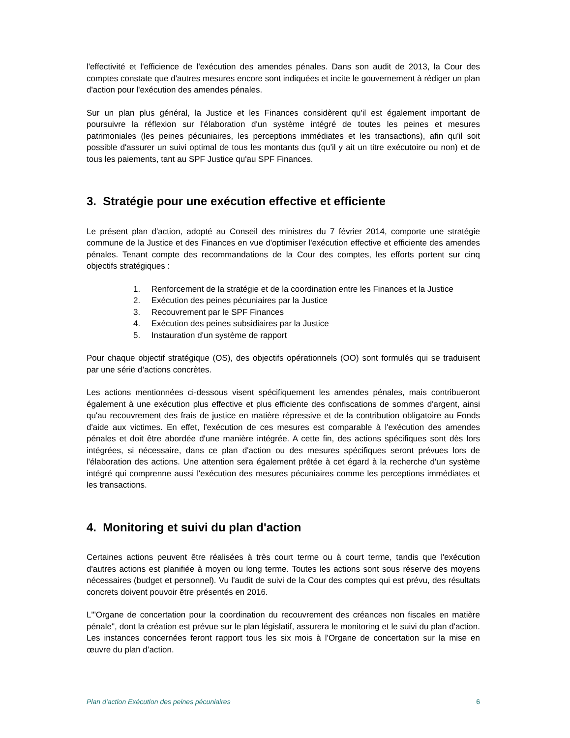l'effectivité et l'efficience de l'exécution des amendes pénales. Dans son audit de 2013, la Cour des comptes constate que d'autres mesures encore sont indiquées et incite le gouvernement à rédiger un plan d'action pour l'exécution des amendes pénales.
Sur un plan plus général, la Justice et les Finances considèrent qu'il est également important de poursuivre la réflexion sur l'élaboration d'un système intégré de toutes les peines et mesures patrimoniales (les peines pécuniaires, les perceptions immédiates et les transactions), afin qu'il soit possible d'assurer un suivi optimal de tous les montants dus (qu'il y ait un titre exécutoire ou non) et de tous les paiements, tant au SPF Justice qu'au SPF Finances.
3. Stratégie pour une exécution effective et efficiente
Le présent plan d'action, adopté au Conseil des ministres du 7 février 2014, comporte une stratégie commune de la Justice et des Finances en vue d'optimiser l'exécution effective et efficiente des amendes pénales. Tenant compte des recommandations de la Cour des comptes, les efforts portent sur cinq objectifs stratégiques :
1. Renforcement de la stratégie et de la coordination entre les Finances et la Justice
2. Exécution des peines pécuniaires par la Justice
3. Recouvrement par le SPF Finances
4. Exécution des peines subsidiaires par la Justice
5. Instauration d'un système de rapport
Pour chaque objectif stratégique (OS), des objectifs opérationnels (OO) sont formulés qui se traduisent par une série d’actions concrètes.
Les actions mentionnées ci-dessous visent spécifiquement les amendes pénales, mais contribueront également à une exécution plus effective et plus efficiente des confiscations de sommes d'argent, ainsi qu'au recouvrement des frais de justice en matière répressive et de la contribution obligatoire au Fonds d'aide aux victimes. En effet, l'exécution de ces mesures est comparable à l'exécution des amendes pénales et doit être abordée d'une manière intégrée. A cette fin, des actions spécifiques sont dès lors intégrées, si nécessaire, dans ce plan d'action ou des mesures spécifiques seront prévues lors de l'élaboration des actions. Une attention sera également prêtée à cet égard à la recherche d'un système intégré qui comprenne aussi l'exécution des mesures pécuniaires comme les perceptions immédiates et les transactions.
4. Monitoring et suivi du plan d'action
Certaines actions peuvent être réalisées à très court terme ou à court terme, tandis que l'exécution d'autres actions est planifiée à moyen ou long terme. Toutes les actions sont sous réserve des moyens nécessaires (budget et personnel). Vu l'audit de suivi de la Cour des comptes qui est prévu, des résultats concrets doivent pouvoir être présentés en 2016.
L'"Organe de concertation pour la coordination du recouvrement des créances non fiscales en matière pénale", dont la création est prévue sur le plan législatif, assurera le monitoring et le suivi du plan d'action. Les instances concernées feront rapport tous les six mois à l'Organe de concertation sur la mise en œuvre du plan d’action.
Plan d’action Exécution des peines pécuniaires 6